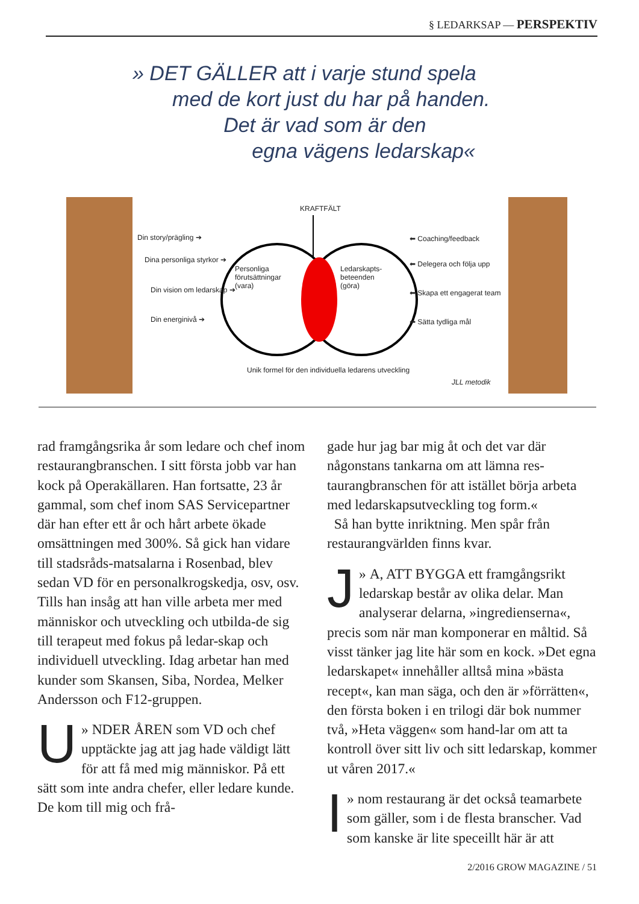§ LEDARKSAP — PERSPEKTIV
» DET GÄLLER att i varje stund spela
med de kort just du har på handen.
Det är vad som är den
egna vägens ledarskap«
KRAFTFÄLT
Din story/prägling ➔
Dina personliga styrkor ➔
Din vision om ledarskap ➔
Din energinivå ➔
Personliga
förutsättningar
(vara)
Ledarskapts-
beteenden
(göra)
⬅ Coaching/feedback
⬅ Delegera och följa upp
⬅ Skapa ett engagerat team
⬅ Sätta tydliga mål
Unik formel för den individuella ledarens utveckling
JLL metodik
rad framgångsrika år som ledare och chef inom restaurangbranschen. I sitt första jobb var han kock på Operakällaren. Han fortsatte, 23 år gammal, som chef inom SAS Servicepartner där han efter ett år och hårt arbete ökade omsättningen med 300%. Så gick han vidare till stadsråds-matsalarna i Rosenbad, blev sedan VD för en personalkrogskedja, osv, osv. Tills han insåg att han ville arbeta mer med människor och utveckling och utbilda-de sig till terapeut med fokus på ledar-skap och individuell utveckling. Idag arbetar han med kunder som Skansen, Siba, Nordea, Melker Andersson och F12-gruppen.
» U NDER ÅREN som VD och chef upptäckte jag att jag hade väldigt lätt för att få med mig människor. På ett sätt som inte andra chefer, eller ledare kunde. De kom till mig och frå-
gade hur jag bar mig åt och det var där någonstans tankarna om att lämna res-taurangbranschen för att istället börja arbeta med ledarskapsutveckling tog form.«
Så han bytte inriktning. Men spår från restaurangvärlden finns kvar.
» J A, ATT BYGGA ett framgångsrikt ledarskap består av olika delar. Man analyserar delarna, »ingredienserna«, precis som när man komponerar en måltid. Så visst tänker jag lite här som en kock. »Det egna ledarskapet« innehåller alltså mina »bästa recept«, kan man säga, och den är »förrätten«, den första boken i en trilogi där bok nummer två, »Heta väggen« som hand-lar om att ta kontroll över sitt liv och sitt ledarskap, kommer ut våren 2017.«
» I nom restaurang är det också teamarbete som gäller, som i de flesta branscher. Vad som kanske är lite speceillt här är att
2/2016 GROW MAGAZINE / 51